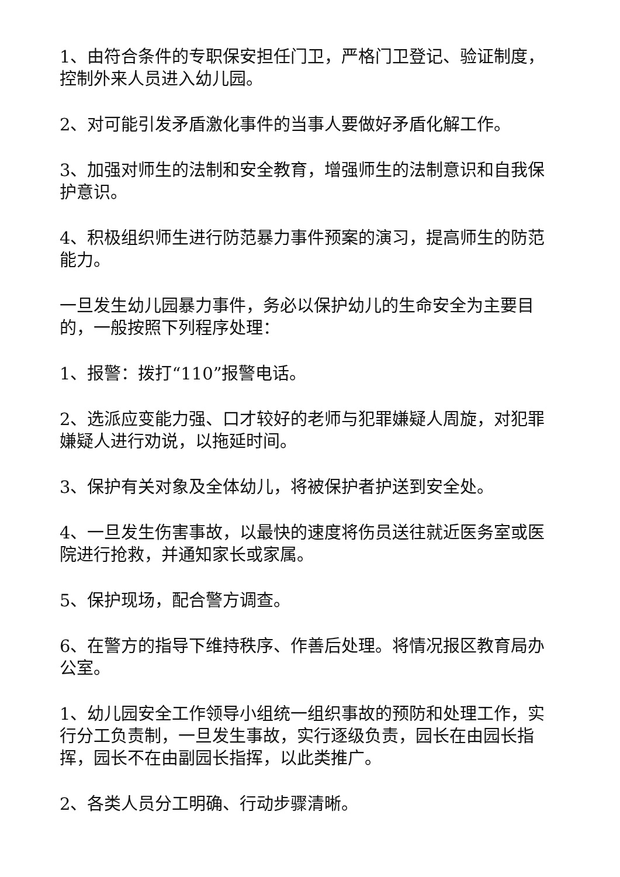1、由符合条件的专职保安担任门卫，严格门卫登记、验证制度，控制外来人员进入幼儿园。
2、对可能引发矛盾激化事件的当事人要做好矛盾化解工作。
3、加强对师生的法制和安全教育，增强师生的法制意识和自我保护意识。
4、积极组织师生进行防范暴力事件预案的演习，提高师生的防范能力。
一旦发生幼儿园暴力事件，务必以保护幼儿的生命安全为主要目的，一般按照下列程序处理：
1、报警：拨打“110”报警电话。
2、选派应变能力强、口才较好的老师与犯罪嫌疑人周旋，对犯罪嫌疑人进行劝说，以拖延时间。
3、保护有关对象及全体幼儿，将被保护者护送到安全处。
4、一旦发生伤害事故，以最快的速度将伤员送往就近医务室或医院进行抢救，并通知家长或家属。
5、保护现场，配合警方调查。
6、在警方的指导下维持秩序、作善后处理。将情况报区教育局办公室。
1、幼儿园安全工作领导小组统一组织事故的预防和处理工作，实行分工负责制，一旦发生事故，实行逐级负责，园长在由园长指挥，园长不在由副园长指挥，以此类推广。
2、各类人员分工明确、行动步骤清晰。